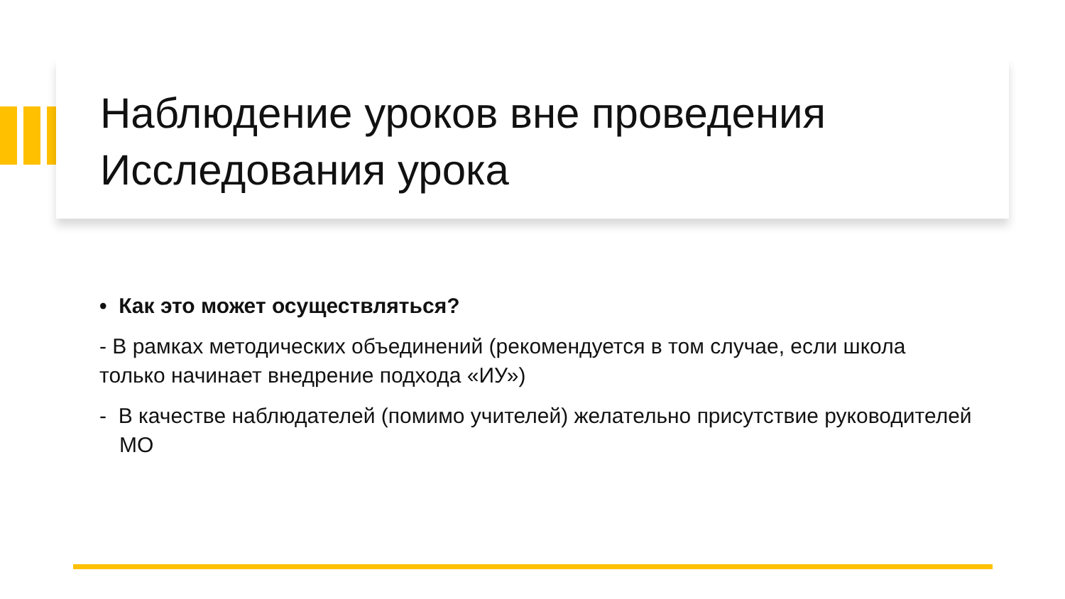Наблюдение уроков вне проведения Исследования урока
• Как это может осуществляться?
- В рамках методических объединений (рекомендуется в том случае, если школа только начинает внедрение подхода «ИУ»)
- В качестве наблюдателей (помимо учителей) желательно присутствие руководителей МО